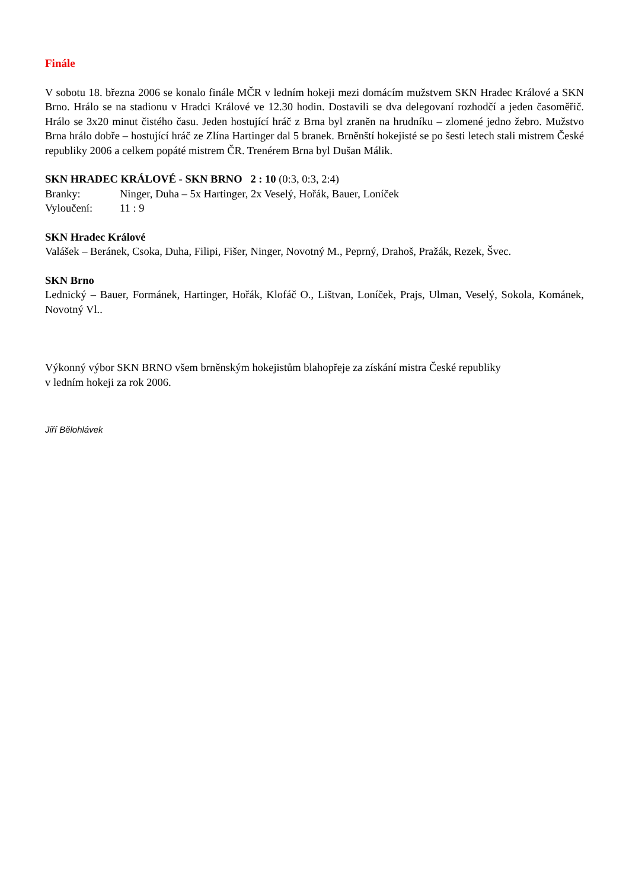Finále
V sobotu 18. března 2006 se konalo finále MČR v ledním hokeji mezi domácím mužstvem SKN Hradec Králové a SKN Brno. Hrálo se na stadionu v Hradci Králové ve 12.30 hodin. Dostavili se dva delegovaní rozhodčí a jeden časoměřič. Hrálo se 3x20 minut čistého času. Jeden hostující hráč z Brna byl zraněn na hrudníku – zlomené jedno žebro. Mužstvo Brna hrálo dobře – hostující hráč ze Zlína Hartinger dal 5 branek. Brněnští hokejisté se po šesti letech stali mistrem České republiky 2006 a celkem popáté mistrem ČR. Trenérem Brna byl Dušan Málik.
SKN HRADEC KRÁLOVÉ - SKN BRNO 2 : 10 (0:3, 0:3, 2:4)
Branky: Ninger, Duha – 5x Hartinger, 2x Veselý, Hořák, Bauer, Loníček
Vyloučení: 11 : 9
SKN Hradec Králové
Valášek – Beránek, Csoka, Duha, Filipi, Fišer, Ninger, Novotný M., Peprný, Drahoš, Pražák, Rezek, Švec.
SKN Brno
Lednický – Bauer, Formánek, Hartinger, Hořák, Klofáč O., Lištvan, Loníček, Prajs, Ulman, Veselý, Sokola, Kománek, Novotný Vl..
Výkonný výbor SKN BRNO všem brněnským hokejistům blahopřeje za získání mistra České republiky
v ledním hokeji za rok 2006.
Jiří Bělohlávek